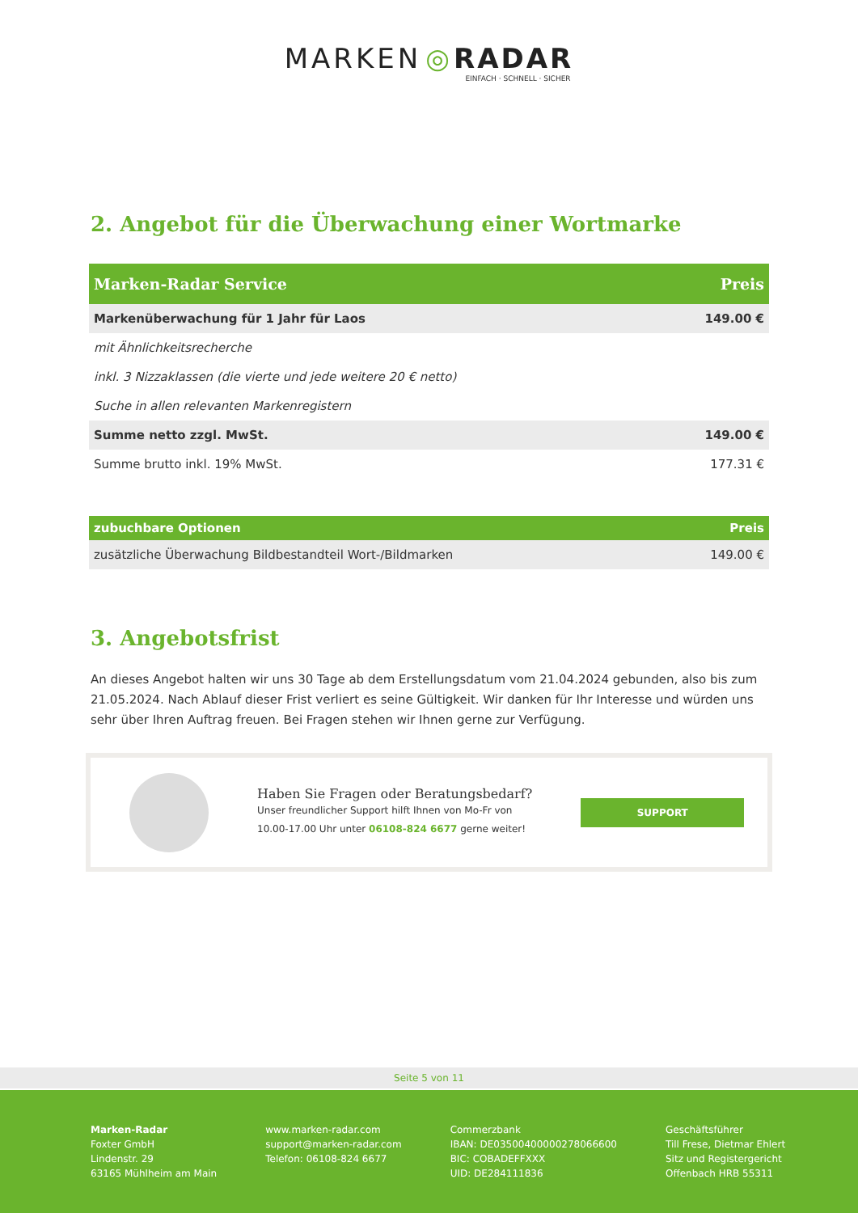MARKEN ◎ RADAR
EINFACH · SCHNELL · SICHER
2. Angebot für die Überwachung einer Wortmarke
| Marken-Radar Service | Preis |
| --- | --- |
| Markenüberwachung für 1 Jahr für Laos | 149.00 € |
| mit Ähnlichkeitsrecherche | |
| inkl. 3 Nizzaklassen (die vierte und jede weitere 20 € netto) | |
| Suche in allen relevanten Markenregistern | |
| Summe netto zzgl. MwSt. | 149.00 € |
| Summe brutto inkl. 19% MwSt. | 177.31 € |
| zubuchbare Optionen | Preis |
| --- | --- |
| zusätzliche Überwachung Bildbestandteil Wort-/Bildmarken | 149.00 € |
3. Angebotsfrist
An dieses Angebot halten wir uns 30 Tage ab dem Erstellungsdatum vom 21.04.2024 gebunden, also bis zum 21.05.2024. Nach Ablauf dieser Frist verliert es seine Gültigkeit. Wir danken für Ihr Interesse und würden uns sehr über Ihren Auftrag freuen. Bei Fragen stehen wir Ihnen gerne zur Verfügung.
Haben Sie Fragen oder Beratungsbedarf?
Unser freundlicher Support hilft Ihnen von Mo-Fr von
10.00-17.00 Uhr unter 06108-824 6677 gerne weiter!
SUPPORT
Seite 5 von 11
Marken-Radar
Foxter GmbH
Lindenstr. 29
63165 Mühlheim am Main
www.marken-radar.com
support@marken-radar.com
Telefon: 06108-824 6677
Commerzbank
IBAN: DE03500400000278066600
BIC: COBADEFFXXX
UID: DE284111836
Geschäftsführer
Till Frese, Dietmar Ehlert
Sitz und Registergericht
Offenbach HRB 55311